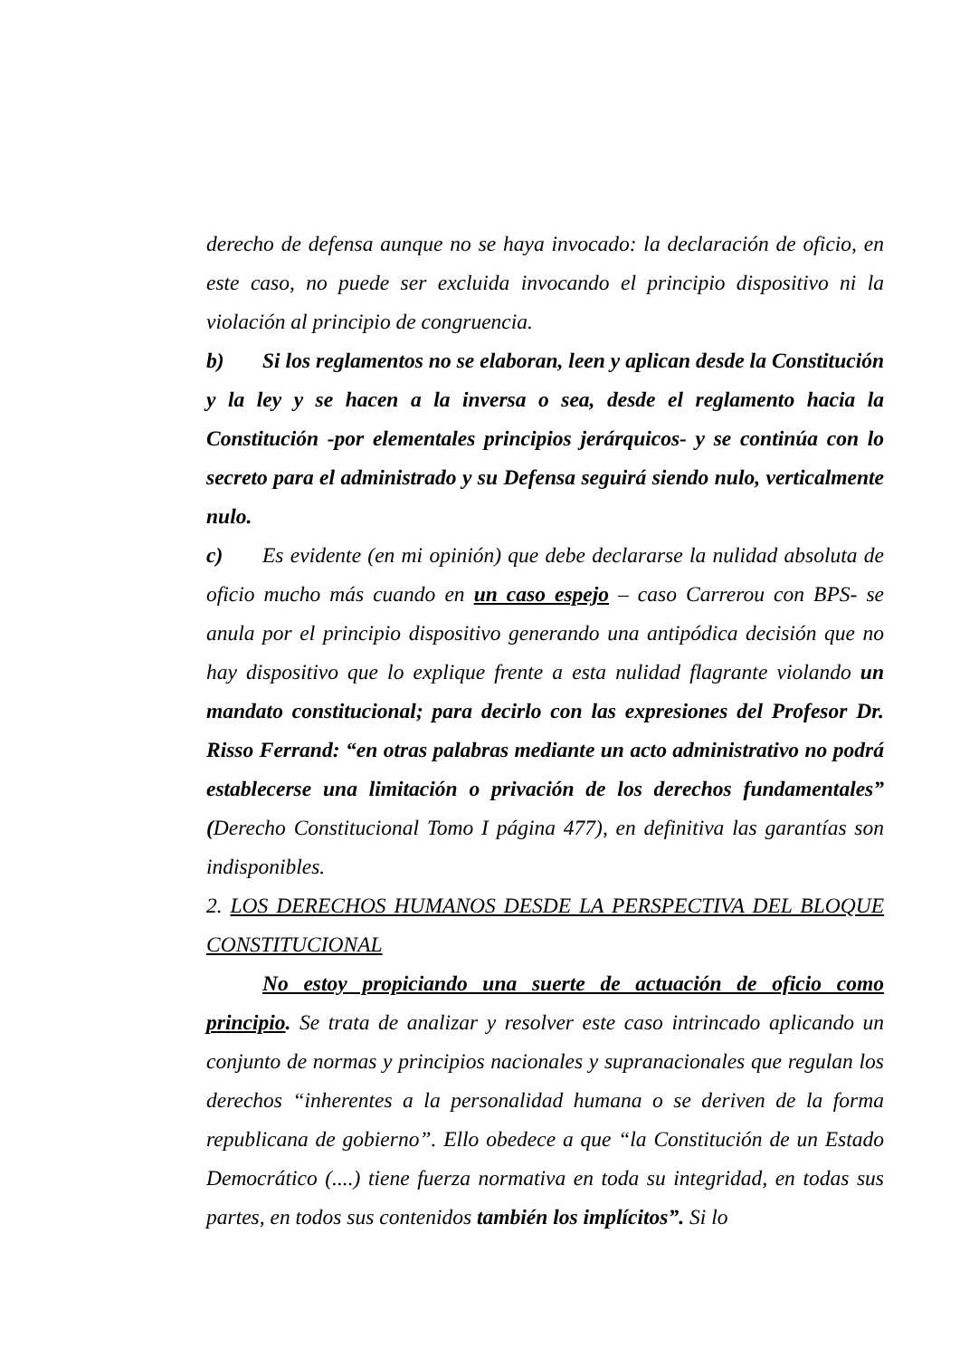derecho de defensa aunque no se haya invocado: la declaración de oficio, en este caso, no puede ser excluida invocando el principio dispositivo ni la violación al principio de congruencia.
b) Si los reglamentos no se elaboran, leen y aplican desde la Constitución y la ley y se hacen a la inversa o sea, desde el reglamento hacia la Constitución -por elementales principios jerárquicos- y se continúa con lo secreto para el administrado y su Defensa seguirá siendo nulo, verticalmente nulo.
c) Es evidente (en mi opinión) que debe declararse la nulidad absoluta de oficio mucho más cuando en un caso espejo – caso Carrerou con BPS- se anula por el principio dispositivo generando una antipódica decisión que no hay dispositivo que lo explique frente a esta nulidad flagrante violando un mandato constitucional; para decirlo con las expresiones del Profesor Dr. Risso Ferrand: “en otras palabras mediante un acto administrativo no podrá establecerse una limitación o privación de los derechos fundamentales” (Derecho Constitucional Tomo I página 477), en definitiva las garantías son indisponibles.
2. LOS DERECHOS HUMANOS DESDE LA PERSPECTIVA DEL BLOQUE CONSTITUCIONAL
No estoy propiciando una suerte de actuación de oficio como principio. Se trata de analizar y resolver este caso intrincado aplicando un conjunto de normas y principios nacionales y supranacionales que regulan los derechos “inherentes a la personalidad humana o se deriven de la forma republicana de gobierno”. Ello obedece a que “la Constitución de un Estado Democrático (....) tiene fuerza normativa en toda su integridad, en todas sus partes, en todos sus contenidos también los implícitos”. Si lo